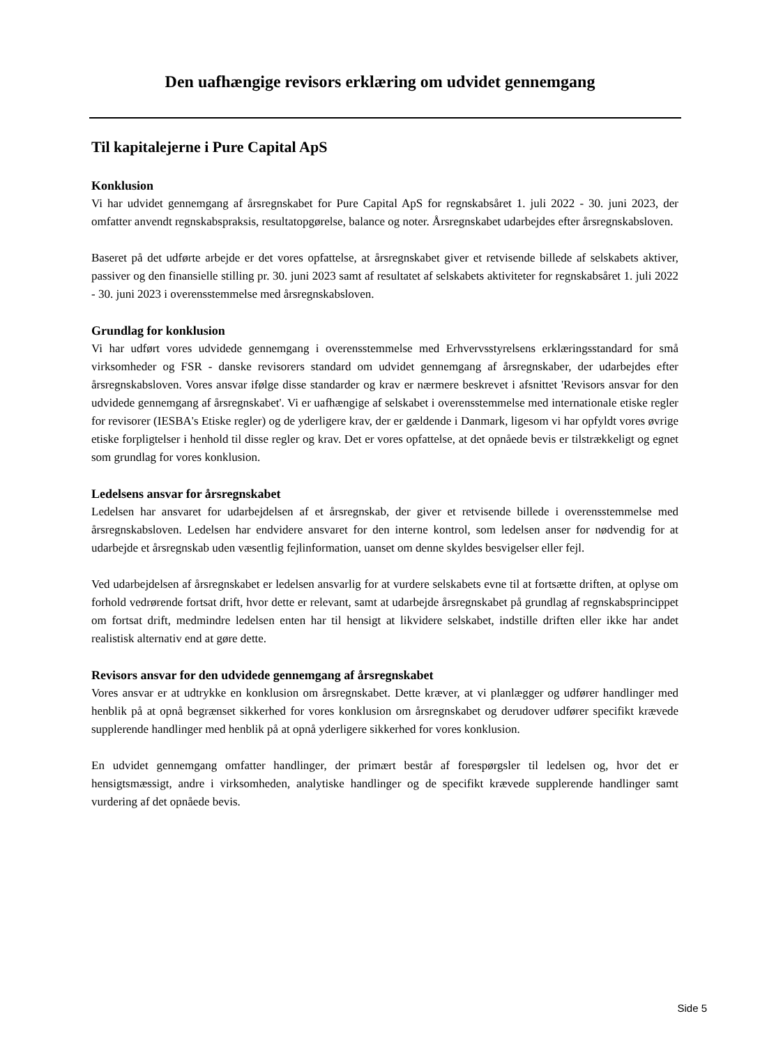Den uafhængige revisors erklæring om udvidet gennemgang
Til kapitalejerne i Pure Capital ApS
Konklusion
Vi har udvidet gennemgang af årsregnskabet for Pure Capital ApS for regnskabsåret 1. juli 2022 - 30. juni 2023, der omfatter anvendt regnskabspraksis, resultatopgørelse, balance og noter. Årsregnskabet udarbejdes efter årsregnskabsloven.
Baseret på det udførte arbejde er det vores opfattelse, at årsregnskabet giver et retvisende billede af selskabets aktiver, passiver og den finansielle stilling pr. 30. juni 2023 samt af resultatet af selskabets aktiviteter for regnskabsåret 1. juli 2022 - 30. juni 2023 i overensstemmelse med årsregnskabsloven.
Grundlag for konklusion
Vi har udført vores udvidede gennemgang i overensstemmelse med Erhvervsstyrelsens erklæringsstandard for små virksomheder og FSR - danske revisorers standard om udvidet gennemgang af årsregnskaber, der udarbejdes efter årsregnskabsloven. Vores ansvar ifølge disse standarder og krav er nærmere beskrevet i afsnittet 'Revisors ansvar for den udvidede gennemgang af årsregnskabet'. Vi er uafhængige af selskabet i overensstemmelse med internationale etiske regler for revisorer (IESBA's Etiske regler) og de yderligere krav, der er gældende i Danmark, ligesom vi har opfyldt vores øvrige etiske forpligtelser i henhold til disse regler og krav. Det er vores opfattelse, at det opnåede bevis er tilstrækkeligt og egnet som grundlag for vores konklusion.
Ledelsens ansvar for årsregnskabet
Ledelsen har ansvaret for udarbejdelsen af et årsregnskab, der giver et retvisende billede i overensstemmelse med årsregnskabsloven. Ledelsen har endvidere ansvaret for den interne kontrol, som ledelsen anser for nødvendig for at udarbejde et årsregnskab uden væsentlig fejlinformation, uanset om denne skyldes besvigelser eller fejl.
Ved udarbejdelsen af årsregnskabet er ledelsen ansvarlig for at vurdere selskabets evne til at fortsætte driften, at oplyse om forhold vedrørende fortsat drift, hvor dette er relevant, samt at udarbejde årsregnskabet på grundlag af regnskabsprincippet om fortsat drift, medmindre ledelsen enten har til hensigt at likvidere selskabet, indstille driften eller ikke har andet realistisk alternativ end at gøre dette.
Revisors ansvar for den udvidede gennemgang af årsregnskabet
Vores ansvar er at udtrykke en konklusion om årsregnskabet. Dette kræver, at vi planlægger og udfører handlinger med henblik på at opnå begrænset sikkerhed for vores konklusion om årsregnskabet og derudover udfører specifikt krævede supplerende handlinger med henblik på at opnå yderligere sikkerhed for vores konklusion.
En udvidet gennemgang omfatter handlinger, der primært består af forespørgsler til ledelsen og, hvor det er hensigtsmæssigt, andre i virksomheden, analytiske handlinger og de specifikt krævede supplerende handlinger samt vurdering af det opnåede bevis.
Side 5